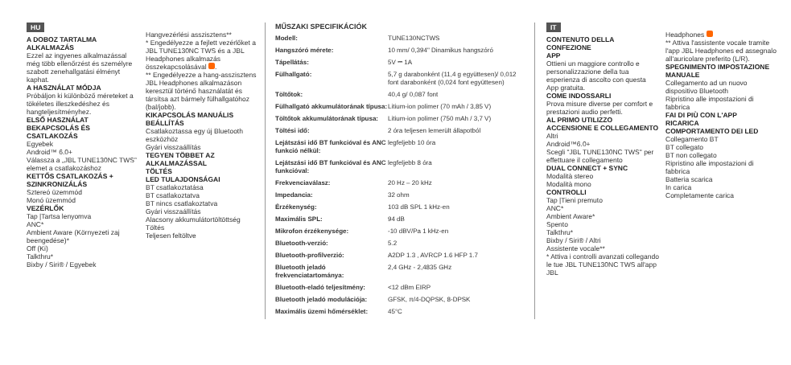HU
A DOBOZ TARTALMA
ALKALMAZÁS
Ezzel az ingyenes alkalmazással még több ellenőrzést és személyre szabott zenehallgatási élményt kaphat.
A HASZNÁLAT MÓDJA
Próbáljon ki különböző méreteket a tökéletes illeszkedéshez és hangteljesítményhez.
ELSŐ HASZNÁLAT BEKAPCSOLÁS ÉS CSATLAKOZÁS
Egyebek
Android™ 6.0+
Válassza a „JBL TUNE130NC TWS” elemet a csatlakozáshoz
KETTŐS CSATLAKOZÁS + SZINKRONIZÁLÁS
Sztereó üzemmód
Monó üzemmód
VEZÉRLŐK
Tap |Tartsa lenyomva
ANC*
Ambient Aware (Környezeti zaj beengedése)*
Off (Ki)
Talkthru*
Bixby / Siri® / Egyebek
Hangvezérlési asszisztens**
* Engedélyezze a fejlett vezérlőket a JBL TUNE130NC TWS és a JBL Headphones alkalmazás összekapcsolásával .
** Engedélyezze a hang-asszisztens JBL Headphones alkalmazáson keresztül történő használatát és társítsa azt bármely fülhallgatóhoz (bal/jobb).
KIKAPCSOLÁS MANUÁLIS BEÁLLÍTÁS
Csatlakoztassa egy új Bluetooth eszközhöz
Gyári visszaállítás
TEGYEN TÖBBET AZ ALKALMAZÁSSAL
TÖLTÉS
LED TULAJDONSÁGAI
BT csatlakoztatása
BT csatlakoztatva
BT nincs csatlakoztatva
Gyári visszaállítás
Alacsony akkumulátortöltöttség
Töltés
Teljesen feltöltve
MŰSZAKI SPECIFIKÁCIÓK
| Modell: | TUNE130NCTWS |
| Hangszóró mérete: | 10 mm/ 0,394" Dinamikus hangszóró |
| Tápellátás: | 5V ⎓ 1A |
| Fülhallgató: | 5,7 g darabonként (11,4 g együttesen)/ 0,012 font darabonként (0,024 font együttesen) |
| Töltőtok: | 40,4 g/ 0,087 font |
| Fülhallgató akkumulátorának típusa: | Litium-ion polimer (70 mAh / 3,85 V) |
| Töltőtok akkumulátorának típusa: | Litium-ion polimer (750 mAh / 3,7 V) |
| Töltési idő: | 2 óra teljesen lemerült állapotból |
| Lejátszási idő BT funkcióval és ANC funkció nélkül: | legfeljebb 10 óra |
| Lejátszási idő BT funkcióval és ANC funkcióval: | legfeljebb 8 óra |
| Frekvenciaválasz: | 20 Hz – 20 kHz |
| Impedancia: | 32 ohm |
| Érzékenység: | 103 dB SPL 1 kHz-en |
| Maximális SPL: | 94 dB |
| Mikrofon érzékenysége: | -10 dBV/Pa 1 kHz-en |
| Bluetooth-verzió: | 5.2 |
| Bluetooth-profilverzió: | A2DP 1.3 , AVRCP 1.6 HFP 1.7 |
| Bluetooth jeladó frekvenciatartománya: | 2,4 GHz - 2,4835 GHz |
| Bluetooth-eladó teljesítmény: | <12 dBm EIRP |
| Bluetooth jeladó modulációja: | GFSK, π/4-DQPSK, 8-DPSK |
| Maximális üzemi hőmérséklet: | 45°C |
IT
CONTENUTO DELLA CONFEZIONE
APP
Ottieni un maggiore controllo e personalizzazione della tua esperienza di ascolto con questa App gratuita.
COME INDOSSARLI
Prova misure diverse per comfort e prestazioni audio perfetti.
AL PRIMO UTILIZZO ACCENSIONE E COLLEGAMENTO
Altri
Android™6.0+
Scegli "JBL TUNE130NC TWS" per effettuare il collegamento
DUAL CONNECT + SYNC
Modalità stereo
Modalità mono
CONTROLLI
Tap |Tieni premuto
ANC*
Ambient Aware*
Spento
Talkthru*
Bixby / Siri® / Altri
Assistente vocale**
* Attiva i controlli avanzati collegando le tue JBL TUNE130NC TWS all'app JBL
Headphones
** Attiva l'assistente vocale tramite l'app JBL Headphones ed assegnalo all'auricolare preferito (L/R).
SPEGNIMENTO IMPOSTAZIONE MANUALE
Collegamento ad un nuovo dispositivo Bluetooth
Ripristino alle impostazioni di fabbrica
FAI DI PIÙ CON L'APP
RICARICA
COMPORTAMENTO DEI LED
Collegamento BT
BT collegato
BT non collegato
Ripristino alle impostazioni di fabbrica
Batteria scarica
In carica
Completamente carica